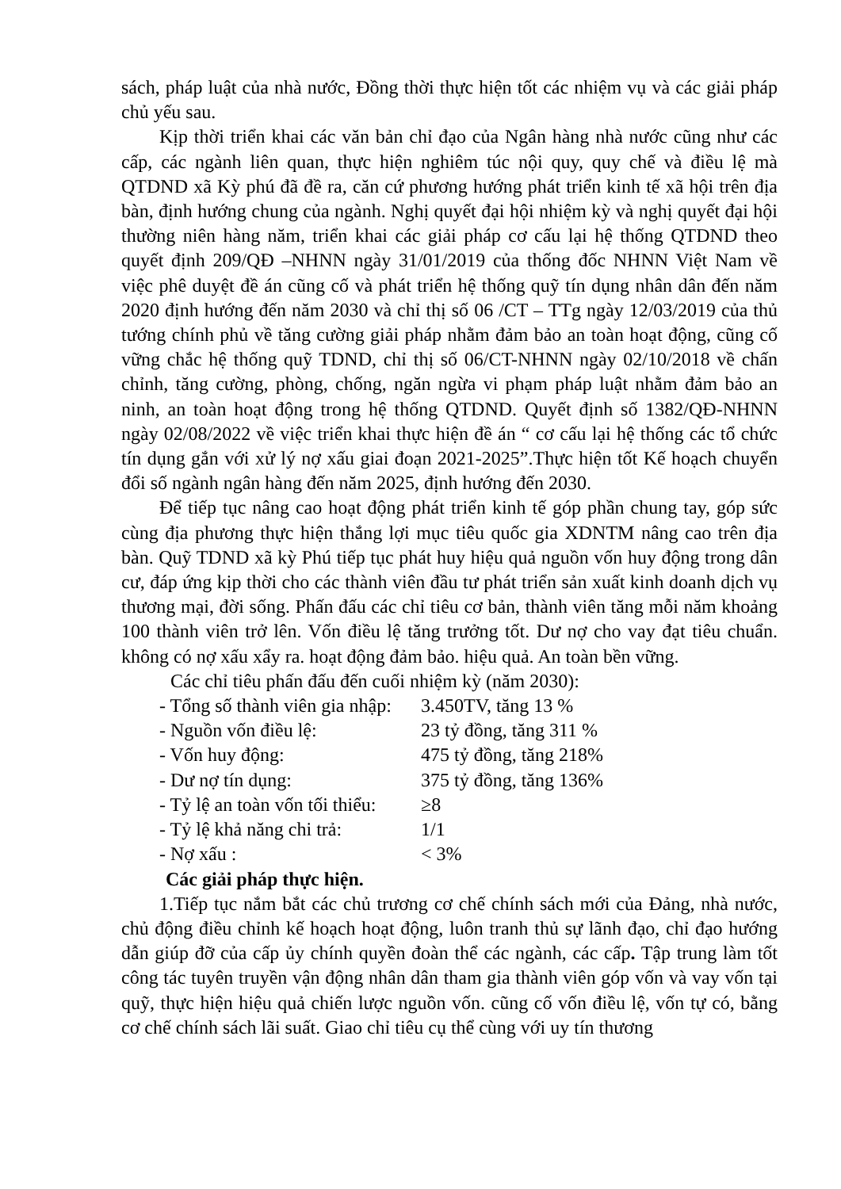sách, pháp luật của nhà nước, Đồng thời thực hiện tốt các nhiệm vụ và các giải pháp chủ yếu sau.
Kịp thời triển khai các văn bản chỉ đạo của Ngân hàng nhà nước cũng như các cấp, các ngành liên quan, thực hiện nghiêm túc nội quy, quy chế và điều lệ mà QTDND xã Kỳ phú đã đề ra, căn cứ phương hướng phát triển kinh tế xã hội trên địa bàn, định hướng chung của ngành. Nghị quyết đại hội nhiệm kỳ và nghị quyết đại hội thường niên hàng năm, triển khai các giải pháp cơ cấu lại hệ thống QTDND theo quyết định 209/QĐ –NHNN ngày 31/01/2019 của thống đốc NHNN Việt Nam về việc phê duyệt đề án cũng cố và phát triển hệ thống quỹ tín dụng nhân dân đến năm 2020 định hướng đến năm 2030 và chỉ thị số 06 /CT – TTg ngày 12/03/2019 của thủ tướng chính phủ về tăng cường giải pháp nhằm đảm bảo an toàn hoạt động, cũng cố vững chắc hệ thống quỹ TDND, chỉ thị số 06/CT-NHNN ngày 02/10/2018 về chấn chỉnh, tăng cường, phòng, chống, ngăn ngừa vi phạm pháp luật nhằm đảm bảo an ninh, an toàn hoạt động trong hệ thống QTDND. Quyết định số 1382/QĐ-NHNN ngày 02/08/2022 về việc triển khai thực hiện đề án “ cơ cấu lại hệ thống các tổ chức tín dụng gắn với xử lý nợ xấu giai đoạn 2021-2025”.Thực hiện tốt Kế hoạch chuyển đổi số ngành ngân hàng đến năm 2025, định hướng đến 2030.
Để tiếp tục nâng cao hoạt động phát triển kinh tế góp phần chung tay, góp sức cùng địa phương thực hiện thắng lợi mục tiêu quốc gia XDNTM nâng cao trên địa bàn. Quỹ TDND xã kỳ Phú tiếp tục phát huy hiệu quả nguồn vốn huy động trong dân cư, đáp ứng kịp thời cho các thành viên đầu tư phát triển sản xuất kinh doanh dịch vụ thương mại, đời sống. Phấn đấu các chỉ tiêu cơ bản, thành viên tăng mỗi năm khoảng 100 thành viên trở lên. Vốn điều lệ tăng trưởng tốt. Dư nợ cho vay đạt tiêu chuẩn. không có nợ xấu xẩy ra. hoạt động đảm bảo. hiệu quả. An toàn bền vững.
Các chỉ tiêu phấn đấu đến cuối nhiệm kỳ (năm 2030):
- Tổng số thành viên gia nhập: 3.450TV, tăng 13 %
- Nguồn vốn điều lệ: 23 tỷ đồng, tăng 311 %
- Vốn huy động: 475 tỷ đồng, tăng 218%
- Dư nợ tín dụng: 375 tỷ đồng, tăng 136%
- Tỷ lệ an toàn vốn tối thiểu: ≥8
- Tỷ lệ khả năng chi trả: 1/1
- Nợ xấu : < 3%
Các giải pháp thực hiện.
1.Tiếp tục nắm bắt các chủ trương cơ chế chính sách mới của Đảng, nhà nước, chủ động điều chỉnh kế hoạch hoạt động, luôn tranh thủ sự lãnh đạo, chỉ đạo hướng dẫn giúp đỡ của cấp ủy chính quyền đoàn thể các ngành, các cấp. Tập trung làm tốt công tác tuyên truyền vận động nhân dân tham gia thành viên góp vốn và vay vốn tại quỹ, thực hiện hiệu quả chiến lược nguồn vốn. cũng cố vốn điều lệ, vốn tự có, bằng cơ chế chính sách lãi suất. Giao chỉ tiêu cụ thể cùng với uy tín thương